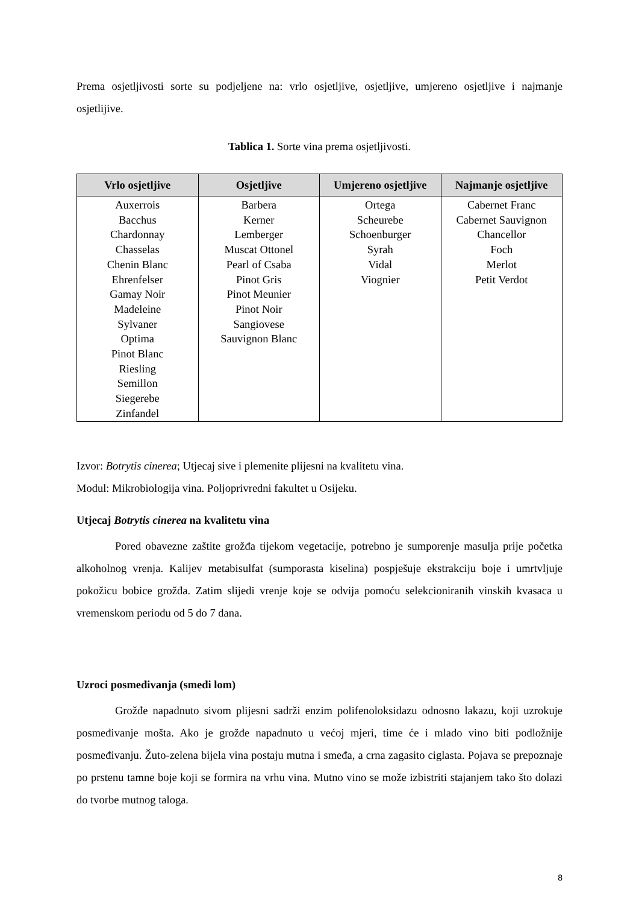Prema osjetljivosti sorte su podjeljene na: vrlo osjetljive, osjetljive, umjereno osjetljive i najmanje osjetlijive.
Tablica 1. Sorte vina prema osjetljivosti.
| Vrlo osjetljive | Osjetljive | Umjereno osjetljive | Najmanje osjetljive |
| --- | --- | --- | --- |
| Auxerrois Bacchus Chardonnay Chasselas Chenin Blanc Ehrenfelser Gamay Noir Madeleine Sylvaner Optima Pinot Blanc Riesling Semillon Siegerebe Zinfandel | Barbera Kerner Lemberger Muscat Ottonel Pearl of Csaba Pinot Gris Pinot Meunier Pinot Noir Sangiovese Sauvignon Blanc | Ortega Scheurebe Schoenburger Syrah Vidal Viognier | Cabernet Franc Cabernet Sauvignon Chancellor Foch Merlot Petit Verdot |
Izvor: Botrytis cinerea; Utjecaj sive i plemenite plijesni na kvalitetu vina.
Modul: Mikrobiologija vina. Poljoprivredni fakultet u Osijeku.
Utjecaj Botrytis cinerea na kvalitetu vina
Pored obavezne zaštite grožđa tijekom vegetacije, potrebno je sumporenje masulja prije početka alkoholnog vrenja. Kalijev metabisulfat (sumporasta kiselina) pospješuje ekstrakciju boje i umrtvljuje pokožicu bobice grožđa. Zatim slijedi vrenje koje se odvija pomoću selekcioniranih vinskih kvasaca u vremenskom periodu od 5 do 7 dana.
Uzroci posmeđivanja (smeđi lom)
Grožđe napadnuto sivom plijesni sadrži enzim polifenoloksidazu odnosno lakazu, koji uzrokuje posmeđivanje mošta. Ako je grožđe napadnuto u većoj mjeri, time će i mlado vino biti podložnije posmeđivanju. Žuto-zelena bijela vina postaju mutna i smeđa, a crna zagasito ciglasta. Pojava se prepoznaje po prstenu tamne boje koji se formira na vrhu vina. Mutno vino se može izbistriti stajanjem tako što dolazi do tvorbe mutnog taloga.
8